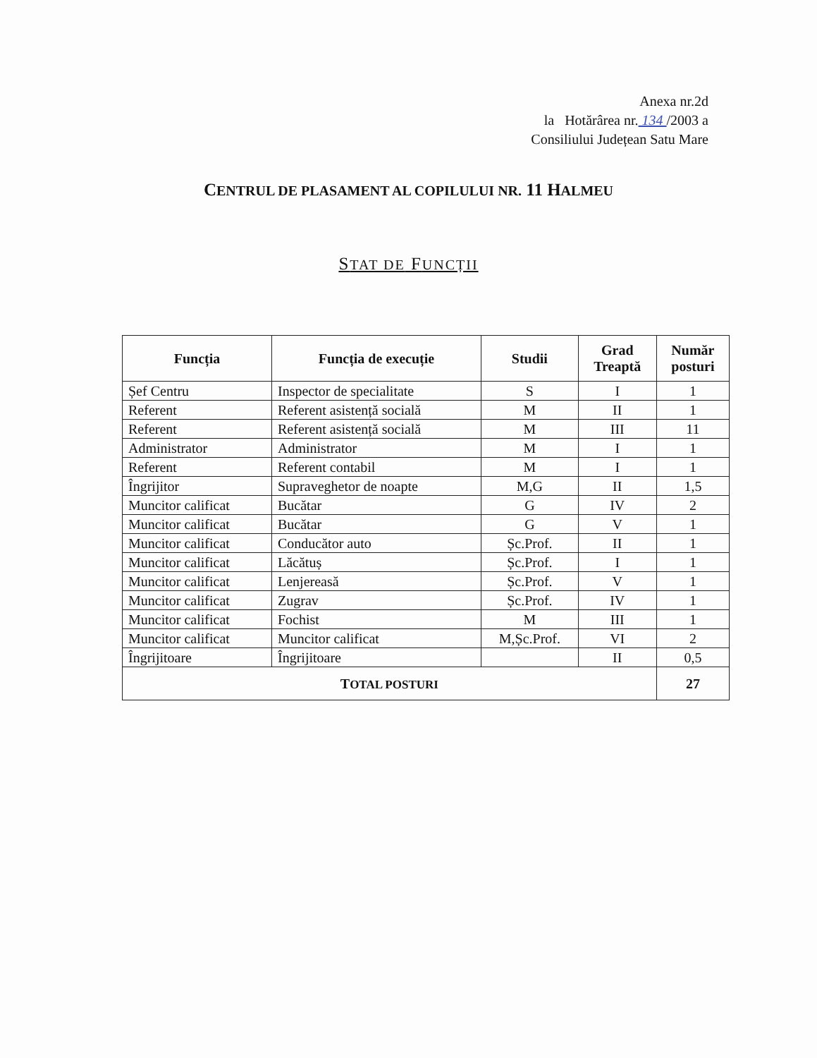Anexa nr.2d
la Hotărârea nr. 134 /2003 a
Consiliului Județean Satu Mare
CENTRUL DE PLASAMENT AL COPILULUI NR. 11 HALMEU
STAT DE FUNCȚII
| Funcția | Funcția de execuție | Studii | Grad Treaptă | Număr posturi |
| --- | --- | --- | --- | --- |
| Șef Centru | Inspector de specialitate | S | I | 1 |
| Referent | Referent asistență socială | M | II | 1 |
| Referent | Referent asistență socială | M | III | 11 |
| Administrator | Administrator | M | I | 1 |
| Referent | Referent contabil | M | I | 1 |
| Îngrijitor | Supraveghetor de noapte | M,G | II | 1,5 |
| Muncitor calificat | Bucătar | G | IV | 2 |
| Muncitor calificat | Bucătar | G | V | 1 |
| Muncitor calificat | Conducător auto | Șc.Prof. | II | 1 |
| Muncitor calificat | Lăcătuș | Șc.Prof. | I | 1 |
| Muncitor calificat | Lenjereasă | Șc.Prof. | V | 1 |
| Muncitor calificat | Zugrav | Șc.Prof. | IV | 1 |
| Muncitor calificat | Fochist | M | III | 1 |
| Muncitor calificat | Muncitor calificat | M,Șc.Prof. | VI | 2 |
| Îngrijitoare | Îngrijitoare | | II | 0,5 |
| T OTAL POSTURI | | | | 27 |